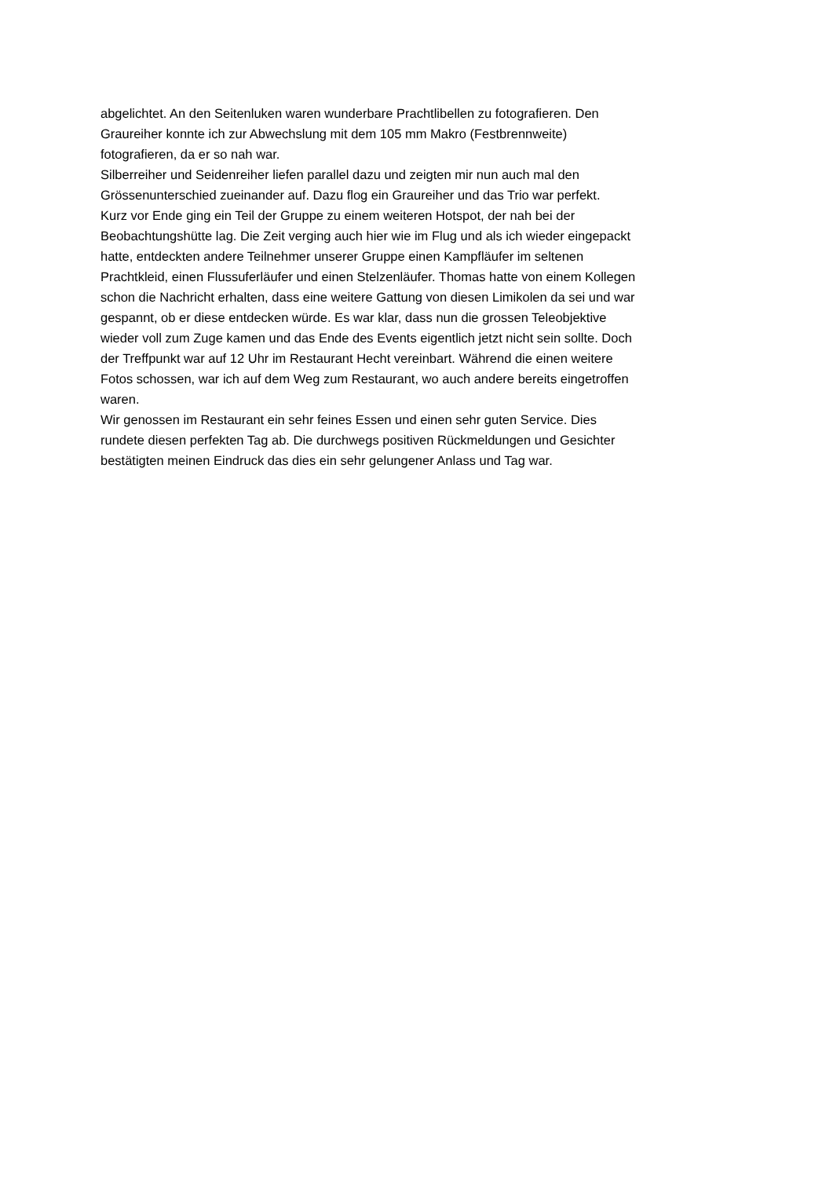abgelichtet. An den Seitenluken waren wunderbare Prachtlibellen zu fotografieren. Den
Graureiher konnte ich zur Abwechslung mit dem 105 mm Makro (Festbrennweite)
fotografieren, da er so nah war.
Silberreiher und Seidenreiher liefen parallel dazu und zeigten mir nun auch mal den
Grössenunterschied zueinander auf. Dazu flog ein Graureiher und das Trio war perfekt.
Kurz vor Ende ging ein Teil der Gruppe zu einem weiteren Hotspot, der nah bei der
Beobachtungshütte lag. Die Zeit verging auch hier wie im Flug und als ich wieder eingepackt
hatte, entdeckten andere Teilnehmer unserer Gruppe einen Kampfläufer im seltenen
Prachtkleid, einen Flussuferläufer und einen Stelzenläufer. Thomas hatte von einem Kollegen
schon die Nachricht erhalten, dass eine weitere Gattung von diesen Limikolen da sei und war
gespannt, ob er diese entdecken würde. Es war klar, dass nun die grossen Teleobjektive
wieder voll zum Zuge kamen und das Ende des Events eigentlich jetzt nicht sein sollte. Doch
der Treffpunkt war auf 12 Uhr im Restaurant Hecht vereinbart. Während die einen weitere
Fotos schossen, war ich auf dem Weg zum Restaurant, wo auch andere bereits eingetroffen
waren.
Wir genossen im Restaurant ein sehr feines Essen und einen sehr guten Service. Dies
rundete diesen perfekten Tag ab. Die durchwegs positiven Rückmeldungen und Gesichter
bestätigten meinen Eindruck das dies ein sehr gelungener Anlass und Tag war.